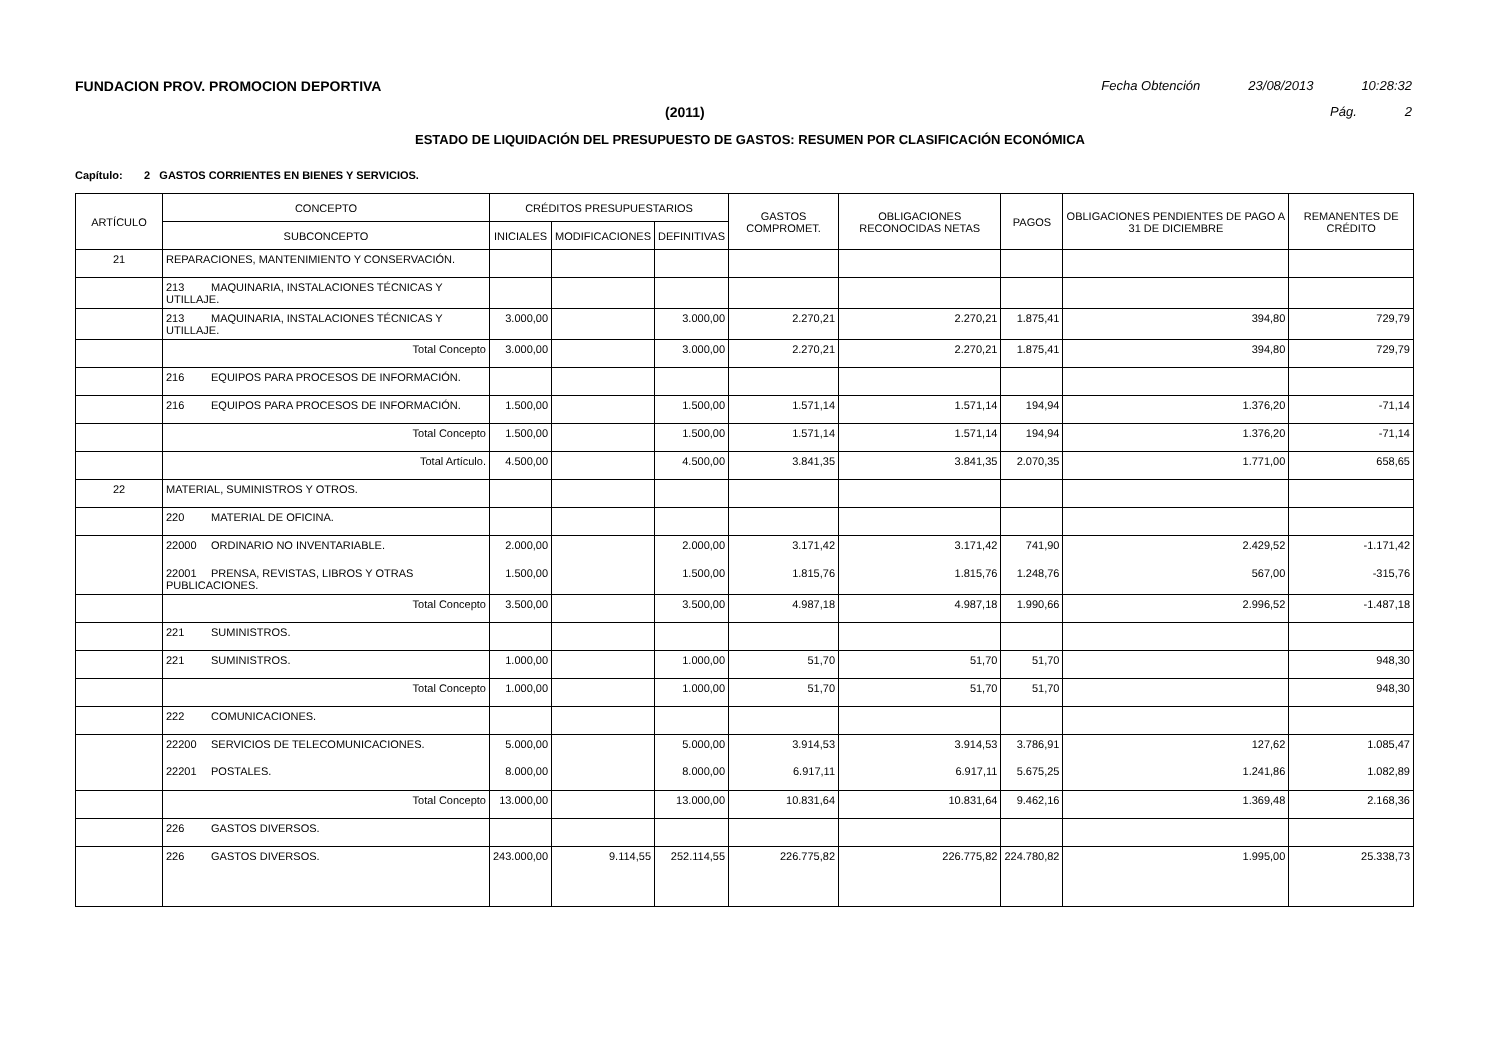FUNDACION PROV. PROMOCION DEPORTIVA Fecha Obtención 23/08/2013 10:28:32
(2011) Pág. 2
ESTADO DE LIQUIDACIÓN DEL PRESUPUESTO DE GASTOS: RESUMEN POR CLASIFICACIÓN ECONÓMICA
Capítulo: 2 GASTOS CORRIENTES EN BIENES Y SERVICIOS.
| ARTÍCULO | CONCEPTO | CRÉDITOS PRESUPUESTARIOS | | | GASTOS COMPROMET. | OBLIGACIONES RECONOCIDAS NETAS | PAGOS | OBLIGACIONES PENDIENTES DE PAGO A 31 DE DICIEMBRE | REMANENTES DE CRÉDITO |
| --- | --- | --- | --- | --- | --- | --- | --- | --- | --- |
| | SUBCONCEPTO | INICIALES | MODIFICACIONES | DEFINITIVAS | | | | | |
| 21 | REPARACIONES, MANTENIMIENTO Y CONSERVACIÓN. | | | | | | | | |
| | 213 MAQUINARIA, INSTALACIONES TÉCNICAS Y UTILLAJE. | | | | | | | | |
| | 213 MAQUINARIA, INSTALACIONES TÉCNICAS Y UTILLAJE. | 3.000,00 | | 3.000,00 | 2.270,21 | 2.270,21 | 1.875,41 | 394,80 | 729,79 |
| | Total Concepto | 3.000,00 | | 3.000,00 | 2.270,21 | 2.270,21 | 1.875,41 | 394,80 | 729,79 |
| | 216 EQUIPOS PARA PROCESOS DE INFORMACIÓN. | | | | | | | | |
| | 216 EQUIPOS PARA PROCESOS DE INFORMACIÓN. | 1.500,00 | | 1.500,00 | 1.571,14 | 1.571,14 | 194,94 | 1.376,20 | -71,14 |
| | Total Concepto | 1.500,00 | | 1.500,00 | 1.571,14 | 1.571,14 | 194,94 | 1.376,20 | -71,14 |
| | Total Artículo. | 4.500,00 | | 4.500,00 | 3.841,35 | 3.841,35 | 2.070,35 | 1.771,00 | 658,65 |
| 22 | MATERIAL, SUMINISTROS Y OTROS. | | | | | | | | |
| | 220 MATERIAL DE OFICINA. | | | | | | | | |
| | 22000 ORDINARIO NO INVENTARIABLE. | 2.000,00 | | 2.000,00 | 3.171,42 | 3.171,42 | 741,90 | 2.429,52 | -1.171,42 |
| | 22001 PRENSA, REVISTAS, LIBROS Y OTRAS PUBLICACIONES. | 1.500,00 | | 1.500,00 | 1.815,76 | 1.815,76 | 1.248,76 | 567,00 | -315,76 |
| | Total Concepto | 3.500,00 | | 3.500,00 | 4.987,18 | 4.987,18 | 1.990,66 | 2.996,52 | -1.487,18 |
| | 221 SUMINISTROS. | | | | | | | | |
| | 221 SUMINISTROS. | 1.000,00 | | 1.000,00 | 51,70 | 51,70 | 51,70 | | 948,30 |
| | Total Concepto | 1.000,00 | | 1.000,00 | 51,70 | 51,70 | 51,70 | | 948,30 |
| | 222 COMUNICACIONES. | | | | | | | | |
| | 22200 SERVICIOS DE TELECOMUNICACIONES. | 5.000,00 | | 5.000,00 | 3.914,53 | 3.914,53 | 3.786,91 | 127,62 | 1.085,47 |
| | 22201 POSTALES. | 8.000,00 | | 8.000,00 | 6.917,11 | 6.917,11 | 5.675,25 | 1.241,86 | 1.082,89 |
| | Total Concepto | 13.000,00 | | 13.000,00 | 10.831,64 | 10.831,64 | 9.462,16 | 1.369,48 | 2.168,36 |
| | 226 GASTOS DIVERSOS. | | | | | | | | |
| | 226 GASTOS DIVERSOS. | 243.000,00 | 9.114,55 | 252.114,55 | 226.775,82 | 226.775,82 | 224.780,82 | 1.995,00 | 25.338,73 |